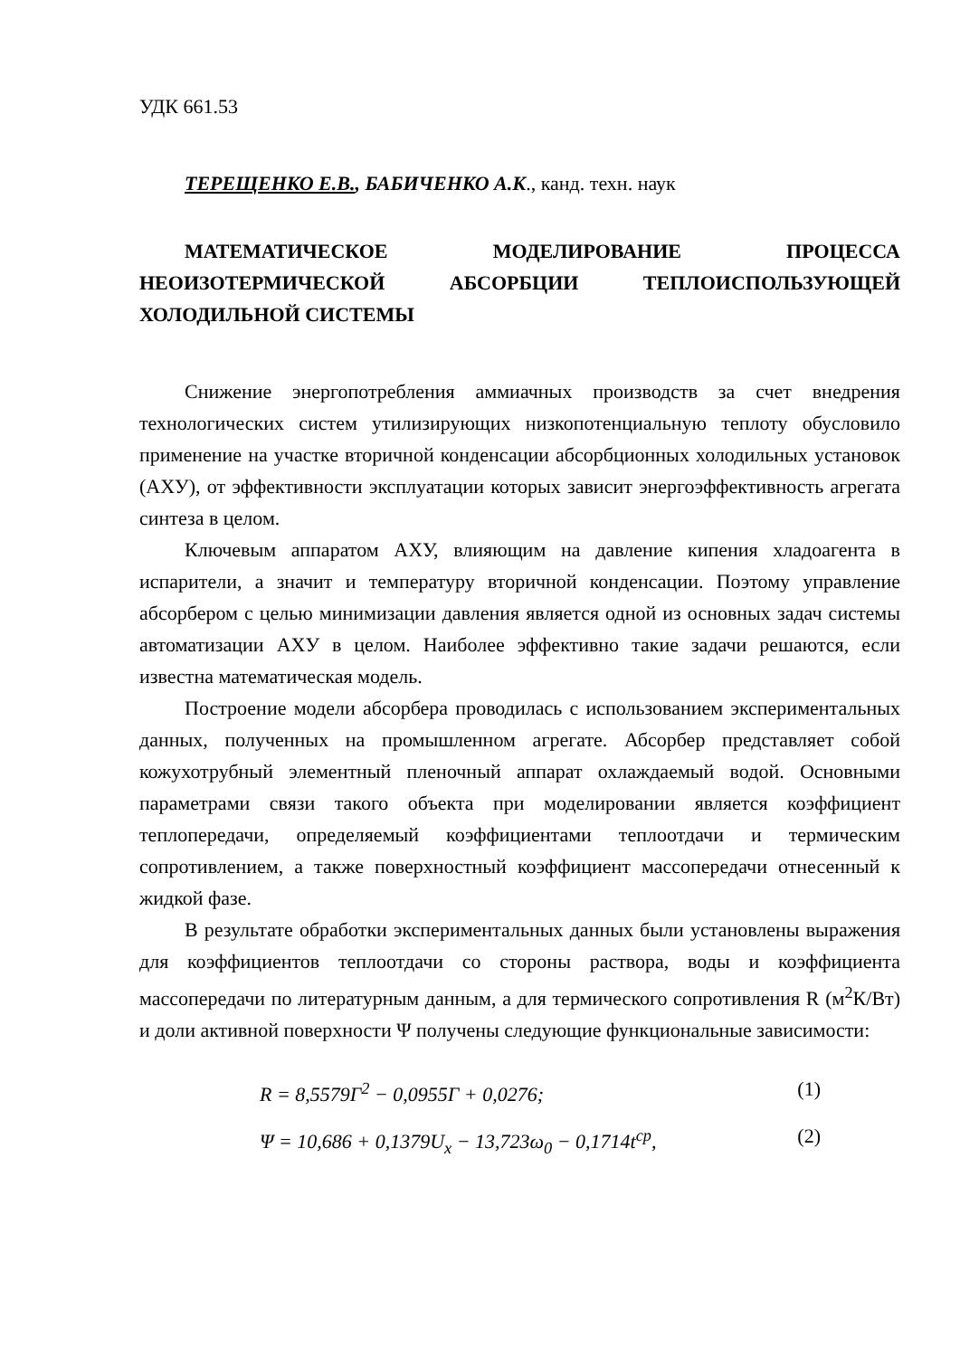УДК 661.53
ТЕРЕЩЕНКО Е.В., БАБИЧЕНКО А.К., канд. техн. наук
МАТЕМАТИЧЕСКОЕ МОДЕЛИРОВАНИЕ ПРОЦЕССА НЕОИЗОТЕРМИЧЕСКОЙ АБСОРБЦИИ ТЕПЛОИСПОЛЬЗУЮЩЕЙ ХОЛОДИЛЬНОЙ СИСТЕМЫ
Снижение энергопотребления аммиачных производств за счет внедрения технологических систем утилизирующих низкопотенциальную теплоту обусловило применение на участке вторичной конденсации абсорбционных холодильных установок (АХУ), от эффективности эксплуатации которых зависит энергоэффективность агрегата синтеза в целом.
Ключевым аппаратом АХУ, влияющим на давление кипения хладоагента в испарители, а значит и температуру вторичной конденсации. Поэтому управление абсорбером с целью минимизации давления является одной из основных задач системы автоматизации АХУ в целом. Наиболее эффективно такие задачи решаются, если известна математическая модель.
Построение модели абсорбера проводилась с использованием экспериментальных данных, полученных на промышленном агрегате. Абсорбер представляет собой кожухотрубный элементный пленочный аппарат охлаждаемый водой. Основными параметрами связи такого объекта при моделировании является коэффициент теплопередачи, определяемый коэффициентами теплоотдачи и термическим сопротивлением, а также поверхностный коэффициент массопередачи отнесенный к жидкой фазе.
В результате обработки экспериментальных данных были установлены выражения для коэффициентов теплоотдачи со стороны раствора, воды и коэффициента массопередачи по литературным данным, а для термического сопротивления R (м<sup>2</sup>К/Вт) и доли активной поверхности Ψ получены следующие функциональные зависимости:
R = 8,5579Γ<sup>2</sup> − 0,0955Γ + 0,0276; (1)
Ψ = 10,686 + 0,1379U<sub>x</sub> − 13,723ω<sub>0</sub> − 0,1714t<sup>ср</sup>, (2)